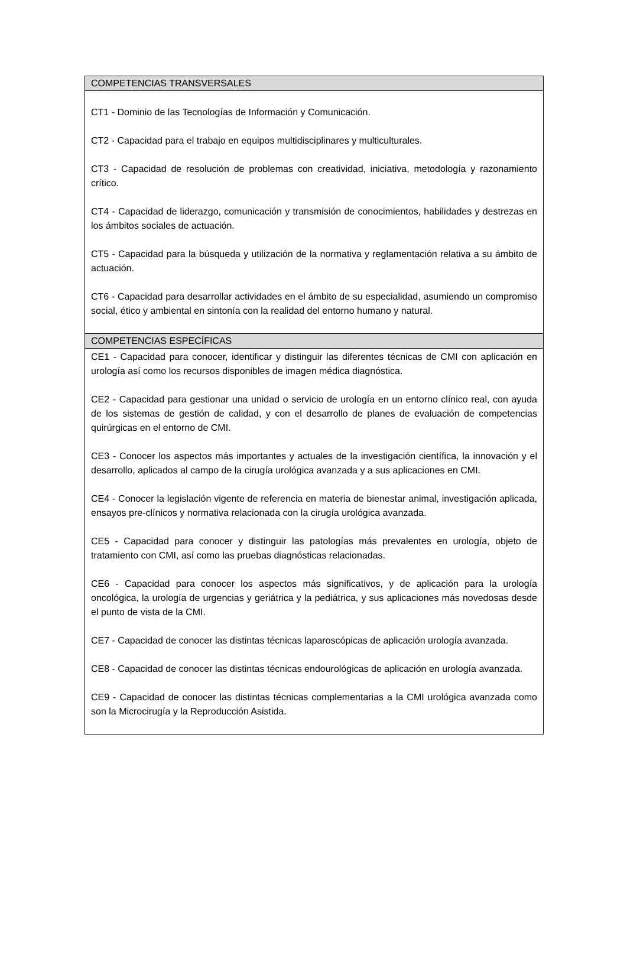| COMPETENCIAS TRANSVERSALES |
| --- |
| CT1 - Dominio de las Tecnologías de Información y Comunicación. CT2 - Capacidad para el trabajo en equipos multidisciplinares y multiculturales. CT3 - Capacidad de resolución de problemas con creatividad, iniciativa, metodología y razonamiento crítico. CT4 - Capacidad de liderazgo, comunicación y transmisión de conocimientos, habilidades y destrezas en los ámbitos sociales de actuación. CT5 - Capacidad para la búsqueda y utilización de la normativa y reglamentación relativa a su ámbito de actuación. CT6 - Capacidad para desarrollar actividades en el ámbito de su especialidad, asumiendo un compromiso social, ético y ambiental en sintonía con la realidad del entorno humano y natural. |
| COMPETENCIAS ESPECÍFICAS |
| CE1 - Capacidad para conocer, identificar y distinguir las diferentes técnicas de CMI con aplicación en urología así como los recursos disponibles de imagen médica diagnóstica. CE2 - Capacidad para gestionar una unidad o servicio de urología en un entorno clínico real, con ayuda de los sistemas de gestión de calidad, y con el desarrollo de planes de evaluación de competencias quirúrgicas en el entorno de CMI. CE3 - Conocer los aspectos más importantes y actuales de la investigación científica, la innovación y el desarrollo, aplicados al campo de la cirugía urológica avanzada y a sus aplicaciones en CMI. CE4 - Conocer la legislación vigente de referencia en materia de bienestar animal, investigación aplicada, ensayos pre-clínicos y normativa relacionada con la cirugía urológica avanzada. CE5 - Capacidad para conocer y distinguir las patologías más prevalentes en urología, objeto de tratamiento con CMI, así como las pruebas diagnósticas relacionadas. CE6 - Capacidad para conocer los aspectos más significativos, y de aplicación para la urología oncológica, la urología de urgencias y geriátrica y la pediátrica, y sus aplicaciones más novedosas desde el punto de vista de la CMI. CE7 - Capacidad de conocer las distintas técnicas laparoscópicas de aplicación urología avanzada. CE8 - Capacidad de conocer las distintas técnicas endourológicas de aplicación en urología avanzada. CE9 - Capacidad de conocer las distintas técnicas complementarias a la CMI urológica avanzada como son la Microcirugía y la Reproducción Asistida. |